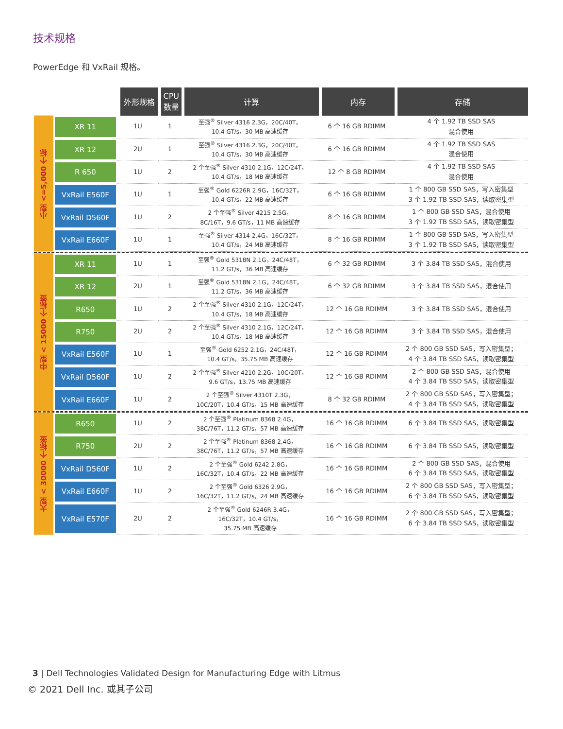技术规格
PowerEdge 和 VxRail 规格。
| | | 外形规格 | CPU 数量 | 计算 | 内存 | 存储 |
| --- | --- | --- | --- | --- | --- | --- |
| 小型 <=5,000 个标 | XR 11 | 1U | 1 | 至强<sup>®</sup> Silver 4316 2.3G，20C/40T， 10.4 GT/s，30 MB 高速缓存 | 6 个 16 GB RDIMM | 4 个 1.92 TB SSD SAS 混合使用 |
| | XR 12 | 2U | 1 | 至强<sup>®</sup> Silver 4316 2.3G，20C/40T， 10.4 GT/s，30 MB 高速缓存 | 6 个 16 GB RDIMM | 4 个 1.92 TB SSD SAS 混合使用 |
| | R 650 | 1U | 2 | 2 个至强<sup>®</sup> Silver 4310 2.1G，12C/24T， 10.4 GT/s，18 MB 高速缓存 | 12 个 8 GB RDIMM | 4 个 1.92 TB SSD SAS 混合使用 |
| | VxRail E560F | 1U | 1 | 至强<sup>®</sup> Gold 6226R 2.9G，16C/32T， 10.4 GT/s，22 MB 高速缓存 | 6 个 16 GB RDIMM | 1 个 800 GB SSD SAS，写入密集型 3 个 1.92 TB SSD SAS，读取密集型 |
| | VxRail D560F | 1U | 2 | 2 个至强<sup>®</sup> Silver 4215 2.5G， 8C/16T，9.6 GT/s，11 MB 高速缓存 | 8 个 16 GB RDIMM | 1 个 800 GB SSD SAS，混合使用 3 个 1.92 TB SSD SAS，读取密集型 |
| | VxRail E660F | 1U | 1 | 至强<sup>®</sup> Silver 4314 2.4G，16C/32T， 10.4 GT/s，24 MB 高速缓存 | 8 个 16 GB RDIMM | 1 个 800 GB SSD SAS，写入密集型 3 个 1.92 TB SSD SAS，读取密集型 |
| 中型 < 15000 个标签 | XR 11 | 1U | 1 | 至强<sup>®</sup> Gold 5318N 2.1G，24C/48T， 11.2 GT/s，36 MB 高速缓存 | 6 个 32 GB RDIMM | 3 个 3.84 TB SSD SAS，混合使用 |
| | XR 12 | 2U | 1 | 至强<sup>®</sup> Gold 5318N 2.1G，24C/48T， 11.2 GT/s，36 MB 高速缓存 | 6 个 32 GB RDIMM | 3 个 3.84 TB SSD SAS，混合使用 |
| | R650 | 1U | 2 | 2 个至强<sup>®</sup> Silver 4310 2.1G，12C/24T， 10.4 GT/s，18 MB 高速缓存 | 12 个 16 GB RDIMM | 3 个 3.84 TB SSD SAS，混合使用 |
| | R750 | 2U | 2 | 2 个至强<sup>®</sup> Silver 4310 2.1G，12C/24T， 10.4 GT/s，18 MB 高速缓存 | 12 个 16 GB RDIMM | 3 个 3.84 TB SSD SAS，混合使用 |
| | VxRail E560F | 1U | 1 | 至强<sup>®</sup> Gold 6252 2.1G，24C/48T， 10.4 GT/s，35.75 MB 高速缓存 | 12 个 16 GB RDIMM | 2 个 800 GB SSD SAS，写入密集型； 4 个 3.84 TB SSD SAS，读取密集型 |
| | VxRail D560F | 1U | 2 | 2 个至强<sup>®</sup> Silver 4210 2.2G，10C/20T， 9.6 GT/s，13.75 MB 高速缓存 | 12 个 16 GB RDIMM | 2 个 800 GB SSD SAS，混合使用 4 个 3.84 TB SSD SAS，读取密集型 |
| | VxRail E660F | 1U | 2 | 2 个至强<sup>®</sup> Silver 4310T 2.3G， 10C/20T，10.4 GT/s，15 MB 高速缓存 | 8 个 32 GB RDIMM | 2 个 800 GB SSD SAS，写入密集型； 4 个 3.84 TB SSD SAS，读取密集型 |
| 大型 < 30000 个标签 | R650 | 1U | 2 | 2 个至强<sup>®</sup> Platinum 8368 2.4G， 38C/76T，11.2 GT/s，57 MB 高速缓存 | 16 个 16 GB RDIMM | 6 个 3.84 TB SSD SAS，读取密集型 |
| | R750 | 2U | 2 | 2 个至强<sup>®</sup> Platinum 8368 2.4G， 38C/76T，11.2 GT/s，57 MB 高速缓存 | 16 个 16 GB RDIMM | 6 个 3.84 TB SSD SAS，读取密集型 |
| | VxRail D560F | 1U | 2 | 2 个至强<sup>®</sup> Gold 6242 2.8G， 16C/32T，10.4 GT/s，22 MB 高速缓存 | 16 个 16 GB RDIMM | 2 个 800 GB SSD SAS，混合使用 6 个 3.84 TB SSD SAS，读取密集型 |
| | VxRail E660F | 1U | 2 | 2 个至强<sup>®</sup> Gold 6326 2.9G， 16C/32T，11.2 GT/s，24 MB 高速缓存 | 16 个 16 GB RDIMM | 2 个 800 GB SSD SAS，写入密集型； 6 个 3.84 TB SSD SAS，读取密集型 |
| | VxRail E570F | 2U | 2 | 2 个至强<sup>®</sup> Gold 6246R 3.4G， 16C/32T，10.4 GT/s， 35.75 MB 高速缓存 | 16 个 16 GB RDIMM | 2 个 800 GB SSD SAS，写入密集型； 6 个 3.84 TB SSD SAS，读取密集型 |
3 | Dell Technologies Validated Design for Manufacturing Edge with Litmus
© 2021 Dell Inc. 或其子公司